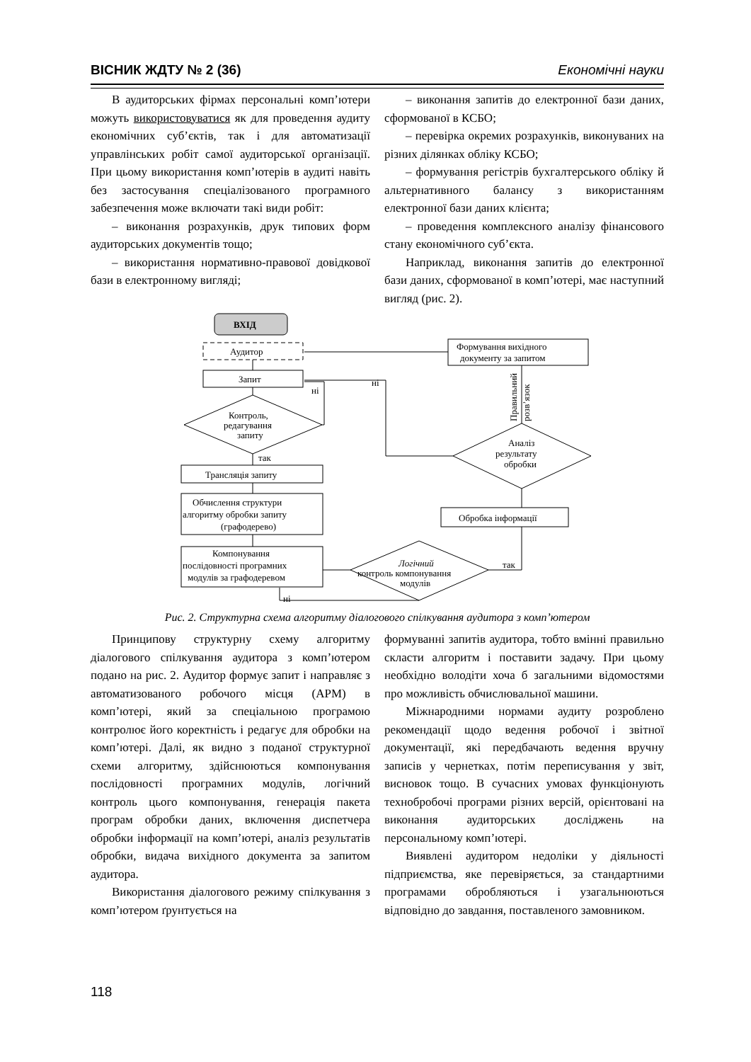ВІСНИК ЖДТУ № 2 (36) Економічні науки
В аудиторських фірмах персональні комп’ютери можуть використовуватися як для проведення аудиту економічних суб’єктів, так і для автоматизації управлінських робіт самої аудиторської організації. При цьому використання комп’ютерів в аудиті навіть без застосування спеціалізованого програмного забезпечення може включати такі види робіт:
– виконання розрахунків, друк типових форм аудиторських документів тощо;
– використання нормативно-правової довідкової бази в електронному вигляді;
– виконання запитів до електронної бази даних, сформованої в КСБО;
– перевірка окремих розрахунків, виконуваних на різних ділянках обліку КСБО;
– формування регістрів бухгалтерського обліку й альтернативного балансу з використанням електронної бази даних клієнта;
– проведення комплексного аналізу фінансового стану економічного суб’єкта.
Наприклад, виконання запитів до електронної бази даних, сформованої в комп’ютері, має наступний вигляд (рис. 2).
ВХІД
Аудитор
Формування вихідного
документу за запитом
Запит
Контроль,
редагування
запиту
Трансляція запиту
Обчислення структури
алгоритму обробки запиту
(графодерево)
Компонування
послідовності програмних
модулів за графодеревом
Логічний
контроль компонування
модулів
Обробка інформації
Аналіз
результату
обробки
ні
ні
так
так
ні
Правильний
розв’язок
Рис. 2. Структурна схема алгоритму діалогового спілкування аудитора з комп’ютером
Принципову структурну схему алгоритму діалогового спілкування аудитора з комп’ютером подано на рис. 2. Аудитор формує запит і направляє з автоматизованого робочого місця (АРМ) в комп’ютері, який за спеціальною програмою контролює його коректність і редагує для обробки на комп’ютері. Далі, як видно з поданої структурної схеми алгоритму, здійснюються компонування послідовності програмних модулів, логічний контроль цього компонування, генерація пакета програм обробки даних, включення диспетчера обробки інформації на комп’ютері, аналіз результатів обробки, видача вихідного документа за запитом аудитора.
Використання діалогового режиму спілкування з комп’ютером ґрунтується на
формуванні запитів аудитора, тобто вмінні правильно скласти алгоритм і поставити задачу. При цьому необхідно володіти хоча б загальними відомостями про можливість обчислювальної машини.
Міжнародними нормами аудиту розроблено рекомендації щодо ведення робочої і звітної документації, які передбачають ведення вручну записів у чернетках, потім переписування у звіт, висновок тощо. В сучасних умовах функціонують технобробочі програми різних версій, орієнтовані на виконання аудиторських досліджень на персональному комп’ютері.
Виявлені аудитором недоліки у діяльності підприємства, яке перевіряється, за стандартними програмами обробляються і узагальнюються відповідно до завдання, поставленого замовником.
118